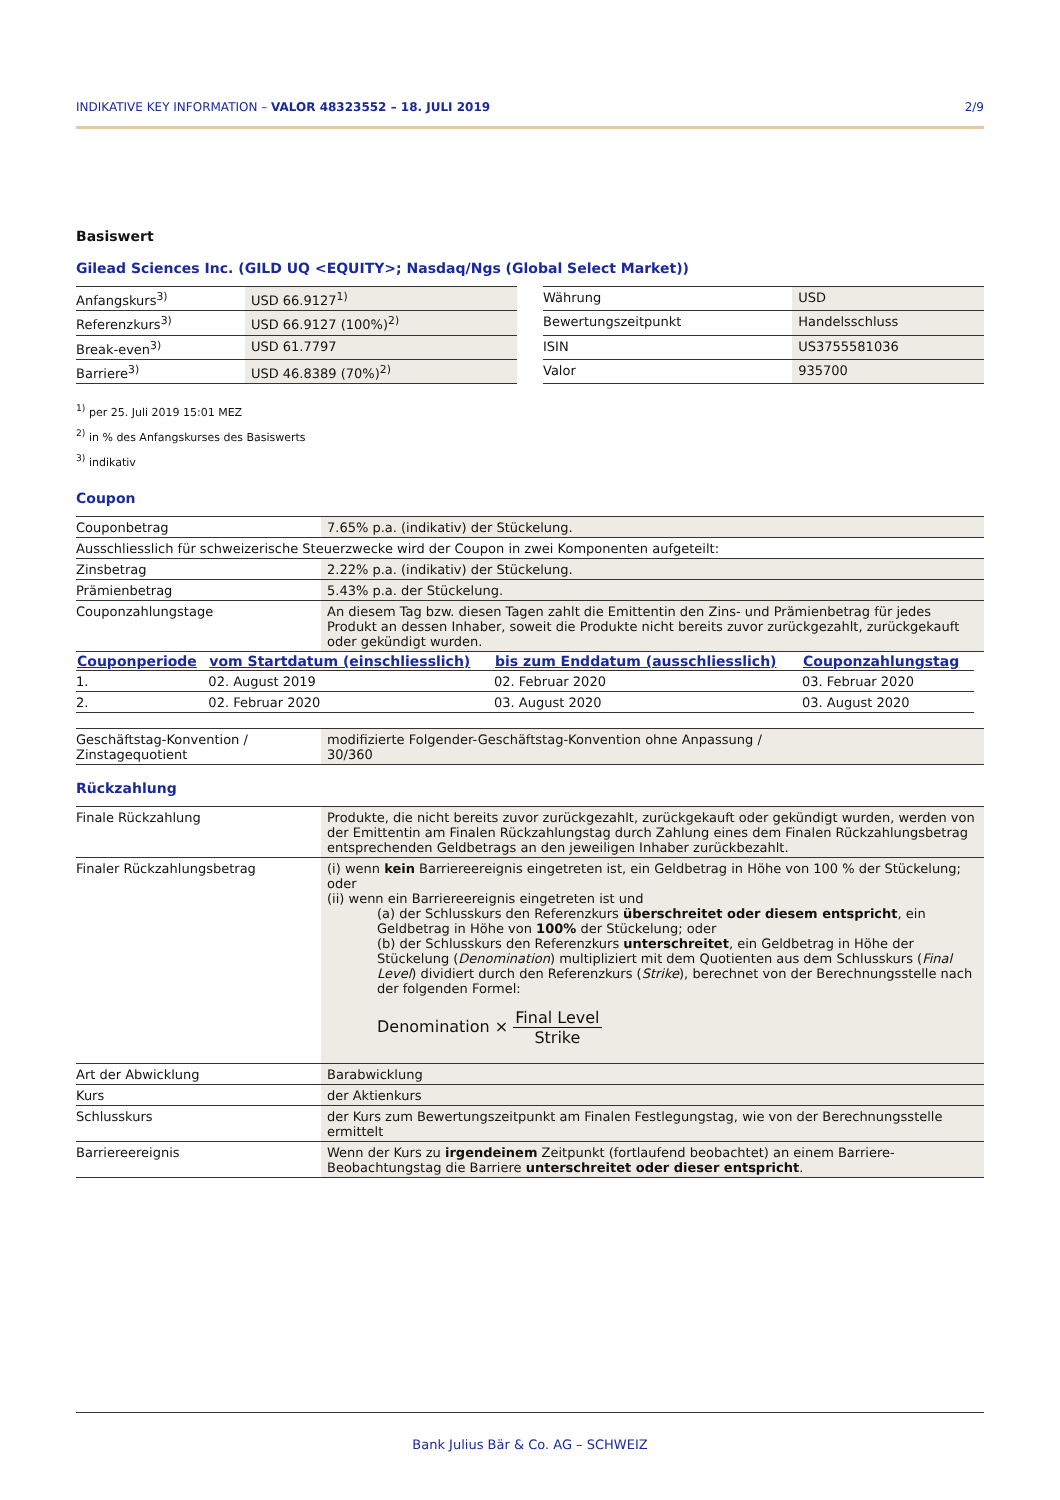INDIKATIVE KEY INFORMATION – VALOR 48323552 – 18. JULI 2019 2/9
Basiswert
Gilead Sciences Inc. (GILD UQ <EQUITY>; Nasdaq/Ngs (Global Select Market))
| Anfangskurs<sup>3)</sup> | USD 66.9127<sup>1)</sup> |
| Referenzkurs<sup>3)</sup> | USD 66.9127 (100%)<sup>2)</sup> |
| Break-even<sup>3)</sup> | USD 61.7797 |
| Barriere<sup>3)</sup> | USD 46.8389 (70%)<sup>2)</sup> |
| Währung | USD |
| Bewertungszeitpunkt | Handelsschluss |
| ISIN | US3755581036 |
| Valor | 935700 |
<sup>1)</sup> per 25. Juli 2019 15:01 MEZ
<sup>2)</sup> in % des Anfangskurses des Basiswerts
<sup>3)</sup> indikativ
Coupon
| Couponbetrag | 7.65% p.a. (indikativ) der Stückelung. |
| Ausschliesslich für schweizerische Steuerzwecke wird der Coupon in zwei Komponenten aufgeteilt: | |
| Zinsbetrag | 2.22% p.a. (indikativ) der Stückelung. |
| Prämienbetrag | 5.43% p.a. der Stückelung. |
| Couponzahlungstage | An diesem Tag bzw. diesen Tagen zahlt die Emittentin den Zins- und Prämienbetrag für jedes Produkt an dessen Inhaber, soweit die Produkte nicht bereits zuvor zurückgezahlt, zurückgekauft oder gekündigt wurden. |
| Couponperiode | vom Startdatum (einschliesslich) | bis zum Enddatum (ausschliesslich) | Couponzahlungstag |
| --- | --- | --- | --- |
| 1. | 02. August 2019 | 02. Februar 2020 | 03. Februar 2020 |
| 2. | 02. Februar 2020 | 03. August 2020 | 03. August 2020 |
| Geschäftstag-Konvention / Zinstagequotient | modifizierte Folgender-Geschäftstag-Konvention ohne Anpassung / 30/360 |
Rückzahlung
| Finale Rückzahlung | Produkte, die nicht bereits zuvor zurückgezahlt, zurückgekauft oder gekündigt wurden, werden von der Emittentin am Finalen Rückzahlungstag durch Zahlung eines dem Finalen Rückzahlungsbetrag entsprechenden Geldbetrags an den jeweiligen Inhaber zurückbezahlt. |
| Finaler Rückzahlungsbetrag | (i) wenn kein Barriereereignis eingetreten ist, ein Geldbetrag in Höhe von 100 % der Stückelung; oder (ii) wenn ein Barriereereignis eingetreten ist und (a) der Schlusskurs den Referenzkurs überschreitet oder diesem entspricht , ein Geldbetrag in Höhe von 100% der Stückelung; oder (b) der Schlusskurs den Referenzkurs unterschreitet , ein Geldbetrag in Höhe der Stückelung ( Denomination ) multipliziert mit dem Quotienten aus dem Schlusskurs ( Final Level ) dividiert durch den Referenzkurs ( Strike ), berechnet von der Berechnungsstelle nach der folgenden Formel: Denomination × Final Level Strike |
| Art der Abwicklung | Barabwicklung |
| Kurs | der Aktienkurs |
| Schlusskurs | der Kurs zum Bewertungszeitpunkt am Finalen Festlegungstag, wie von der Berechnungsstelle ermittelt |
| Barriereereignis | Wenn der Kurs zu irgendeinem Zeitpunkt (fortlaufend beobachtet) an einem Barriere-Beobachtungstag die Barriere unterschreitet oder dieser entspricht . |
Bank Julius Bär & Co. AG – SCHWEIZ